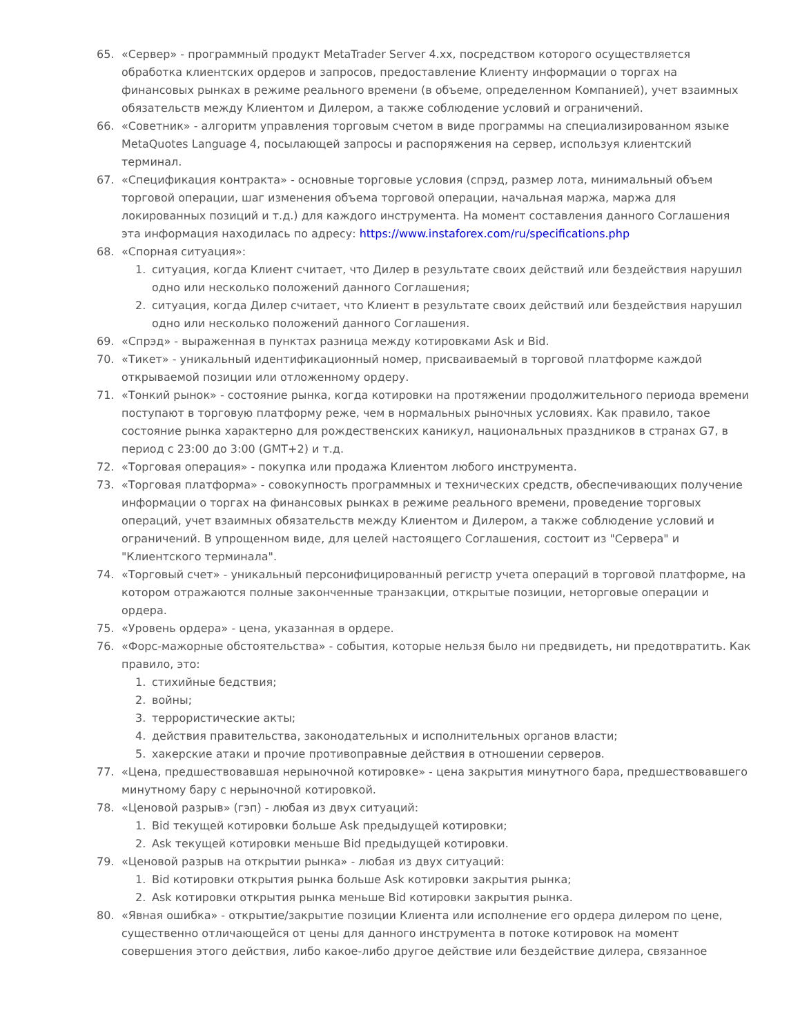65. «Сервер» - программный продукт MetaTrader Server 4.xx, посредством которого осуществляется обработка клиентских ордеров и запросов, предоставление Клиенту информации о торгах на финансовых рынках в режиме реального времени (в объеме, определенном Компанией), учет взаимных обязательств между Клиентом и Дилером, а также соблюдение условий и ограничений.
66. «Советник» - алгоритм управления торговым счетом в виде программы на специализированном языке MetaQuotes Language 4, посылающей запросы и распоряжения на сервер, используя клиентский терминал.
67. «Спецификация контракта» - основные торговые условия (спрэд, размер лота, минимальный объем торговой операции, шаг изменения объема торговой операции, начальная маржа, маржа для локированных позиций и т.д.) для каждого инструмента. На момент составления данного Соглашения эта информация находилась по адресу: https://www.instaforex.com/ru/specifications.php
68. «Спорная ситуация»:
1. ситуация, когда Клиент считает, что Дилер в результате своих действий или бездействия нарушил одно или несколько положений данного Соглашения;
2. ситуация, когда Дилер считает, что Клиент в результате своих действий или бездействия нарушил одно или несколько положений данного Соглашения.
69. «Спрэд» - выраженная в пунктах разница между котировками Ask и Bid.
70. «Тикет» - уникальный идентификационный номер, присваиваемый в торговой платформе каждой открываемой позиции или отложенному ордеру.
71. «Тонкий рынок» - состояние рынка, когда котировки на протяжении продолжительного периода времени поступают в торговую платформу реже, чем в нормальных рыночных условиях. Как правило, такое состояние рынка характерно для рождественских каникул, национальных праздников в странах G7, в период с 23:00 до 3:00 (GMT+2) и т.д.
72. «Торговая операция» - покупка или продажа Клиентом любого инструмента.
73. «Торговая платформа» - совокупность программных и технических средств, обеспечивающих получение информации о торгах на финансовых рынках в режиме реального времени, проведение торговых операций, учет взаимных обязательств между Клиентом и Дилером, а также соблюдение условий и ограничений. В упрощенном виде, для целей настоящего Соглашения, состоит из "Сервера" и "Клиентского терминала".
74. «Торговый счет» - уникальный персонифицированный регистр учета операций в торговой платформе, на котором отражаются полные законченные транзакции, открытые позиции, неторговые операции и ордера.
75. «Уровень ордера» - цена, указанная в ордере.
76. «Форс-мажорные обстоятельства» - события, которые нельзя было ни предвидеть, ни предотвратить. Как правило, это:
1. стихийные бедствия;
2. войны;
3. террористические акты;
4. действия правительства, законодательных и исполнительных органов власти;
5. хакерские атаки и прочие противоправные действия в отношении серверов.
77. «Цена, предшествовавшая нерыночной котировке» - цена закрытия минутного бара, предшествовавшего минутному бару с нерыночной котировкой.
78. «Ценовой разрыв» (гэп) - любая из двух ситуаций:
1. Bid текущей котировки больше Ask предыдущей котировки;
2. Ask текущей котировки меньше Bid предыдущей котировки.
79. «Ценовой разрыв на открытии рынка» - любая из двух ситуаций:
1. Bid котировки открытия рынка больше Ask котировки закрытия рынка;
2. Ask котировки открытия рынка меньше Bid котировки закрытия рынка.
80. «Явная ошибка» - открытие/закрытие позиции Клиента или исполнение его ордера дилером по цене, существенно отличающейся от цены для данного инструмента в потоке котировок на момент совершения этого действия, либо какое-либо другое действие или бездействие дилера, связанное